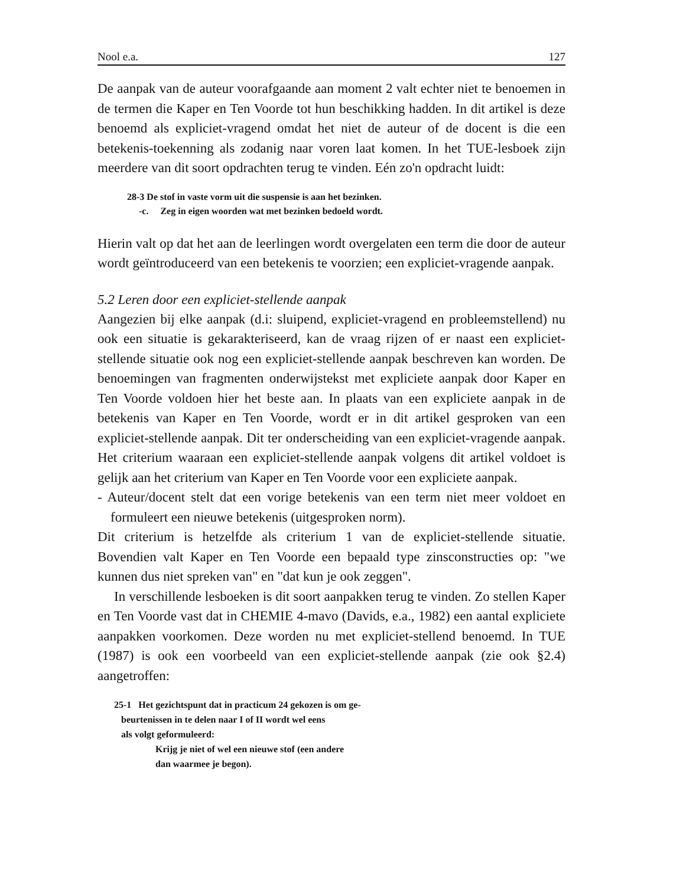Nool e.a. 127
De aanpak van de auteur voorafgaande aan moment 2 valt echter niet te benoemen in de termen die Kaper en Ten Voorde tot hun beschikking hadden. In dit artikel is deze benoemd als expliciet-vragend omdat het niet de auteur of de docent is die een betekenis-toekenning als zodanig naar voren laat komen. In het TUE-lesboek zijn meerdere van dit soort opdrachten terug te vinden. Eén zo'n opdracht luidt:
28-3 De stof in vaste vorm uit die suspensie is aan het bezinken.
-c. Zeg in eigen woorden wat met bezinken bedoeld wordt.
Hierin valt op dat het aan de leerlingen wordt overgelaten een term die door de auteur wordt geïntroduceerd van een betekenis te voorzien; een expliciet-vragende aanpak.
5.2 Leren door een expliciet-stellende aanpak
Aangezien bij elke aanpak (d.i: sluipend, expliciet-vragend en probleemstellend) nu ook een situatie is gekarakteriseerd, kan de vraag rijzen of er naast een expliciet-stellende situatie ook nog een expliciet-stellende aanpak beschreven kan worden. De benoemingen van fragmenten onderwijstekst met expliciete aanpak door Kaper en Ten Voorde voldoen hier het beste aan. In plaats van een expliciete aanpak in de betekenis van Kaper en Ten Voorde, wordt er in dit artikel gesproken van een expliciet-stellende aanpak. Dit ter onderscheiding van een expliciet-vragende aanpak. Het criterium waaraan een expliciet-stellende aanpak volgens dit artikel voldoet is gelijk aan het criterium van Kaper en Ten Voorde voor een expliciete aanpak.
- Auteur/docent stelt dat een vorige betekenis van een term niet meer voldoet en formuleert een nieuwe betekenis (uitgesproken norm).
Dit criterium is hetzelfde als criterium 1 van de expliciet-stellende situatie. Bovendien valt Kaper en Ten Voorde een bepaald type zinsconstructies op: "we kunnen dus niet spreken van" en "dat kun je ook zeggen".
In verschillende lesboeken is dit soort aanpakken terug te vinden. Zo stellen Kaper en Ten Voorde vast dat in CHEMIE 4-mavo (Davids, e.a., 1982) een aantal expliciete aanpakken voorkomen. Deze worden nu met expliciet-stellend benoemd. In TUE (1987) is ook een voorbeeld van een expliciet-stellende aanpak (zie ook §2.4) aangetroffen:
25-1 Het gezichtspunt dat in practicum 24 gekozen is om ge-
beurtenissen in te delen naar I of II wordt wel eens
als volgt geformuleerd:
Krijg je niet of wel een nieuwe stof (een andere
dan waarmee je begon).